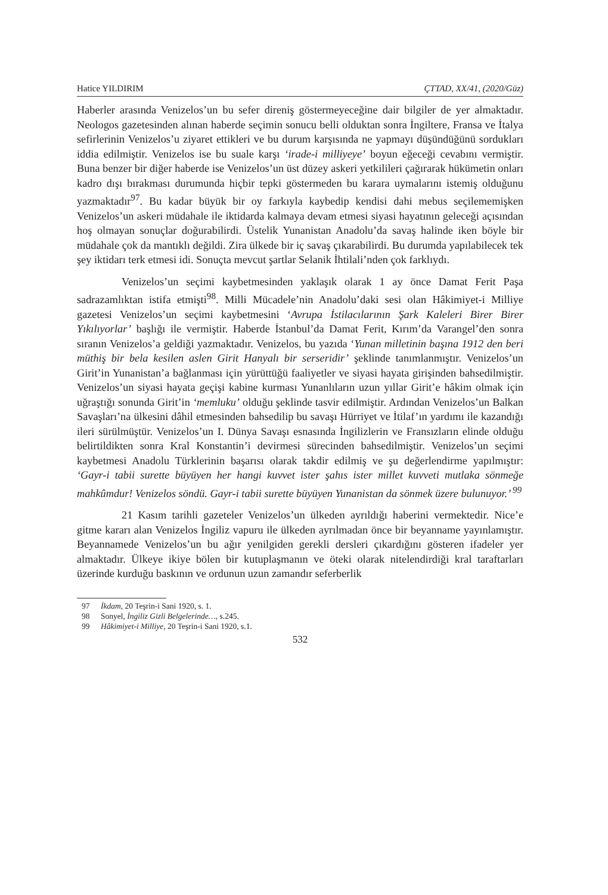Hatice YILDIRIM ÇTTAD, XX/41, (2020/Güz)
Haberler arasında Venizelos’un bu sefer direniş göstermeyeceğine dair bilgiler de yer almaktadır. Neologos gazetesinden alınan haberde seçimin sonucu belli olduktan sonra İngiltere, Fransa ve İtalya sefirlerinin Venizelos’u ziyaret ettikleri ve bu durum karşısında ne yapmayı düşündüğünü sordukları iddia edilmiştir. Venizelos ise bu suale karşı ‘irade-i milliyeye’ boyun eğeceği cevabını vermiştir. Buna benzer bir diğer haberde ise Venizelos’un üst düzey askeri yetkilileri çağırarak hükümetin onları kadro dışı bırakması durumunda hiçbir tepki göstermeden bu karara uymalarını istemiş olduğunu yazmaktadır<sup>97</sup>. Bu kadar büyük bir oy farkıyla kaybedip kendisi dahi mebus seçilememişken Venizelos’un askeri müdahale ile iktidarda kalmaya devam etmesi siyasi hayatının geleceği açısından hoş olmayan sonuçlar doğurabilirdi. Üstelik Yunanistan Anadolu’da savaş halinde iken böyle bir müdahale çok da mantıklı değildi. Zira ülkede bir iç savaş çıkarabilirdi. Bu durumda yapılabilecek tek şey iktidarı terk etmesi idi. Sonuçta mevcut şartlar Selanik İhtilali’nden çok farklıydı.
Venizelos’un seçimi kaybetmesinden yaklaşık olarak 1 ay önce Damat Ferit Paşa sadrazamlıktan istifa etmişti<sup>98</sup>. Milli Mücadele’nin Anadolu’daki sesi olan Hâkimiyet-i Milliye gazetesi Venizelos’un seçimi kaybetmesini ‘Avrupa İstilacılarının Şark Kaleleri Birer Birer Yıkılıyorlar’ başlığı ile vermiştir. Haberde İstanbul’da Damat Ferit, Kırım’da Varangel’den sonra sıranın Venizelos’a geldiği yazmaktadır. Venizelos, bu yazıda ‘Yunan milletinin başına 1912 den beri müthiş bir bela kesilen aslen Girit Hanyalı bir serseridir’ şeklinde tanımlanmıştır. Venizelos’un Girit’in Yunanistan’a bağlanması için yürüttüğü faaliyetler ve siyasi hayata girişinden bahsedilmiştir. Venizelos’un siyasi hayata geçişi kabine kurması Yunanlıların uzun yıllar Girit’e hâkim olmak için uğraştığı sonunda Girit’in ‘memluku’ olduğu şeklinde tasvir edilmiştir. Ardından Venizelos’un Balkan Savaşları’na ülkesini dâhil etmesinden bahsedilip bu savaşı Hürriyet ve İtilaf’ın yardımı ile kazandığı ileri sürülmüştür. Venizelos’un I. Dünya Savaşı esnasında İngilizlerin ve Fransızların elinde olduğu belirtildikten sonra Kral Konstantin’i devirmesi sürecinden bahsedilmiştir. Venizelos’un seçimi kaybetmesi Anadolu Türklerinin başarısı olarak takdir edilmiş ve şu değerlendirme yapılmıştır: ‘Gayr-i tabii surette büyüyen her hangi kuvvet ister şahıs ister millet kuvveti mutlaka sönmeğe mahkûmdur! Venizelos söndü. Gayr-i tabii surette büyüyen Yunanistan da sönmek üzere bulunuyor.’ <sup>99</sup>
21 Kasım tarihli gazeteler Venizelos’un ülkeden ayrıldığı haberini vermektedir. Nice’e gitme kararı alan Venizelos İngiliz vapuru ile ülkeden ayrılmadan önce bir beyanname yayınlamıştır. Beyannamede Venizelos’un bu ağır yenilgiden gerekli dersleri çıkardığını gösteren ifadeler yer almaktadır. Ülkeye ikiye bölen bir kutuplaşmanın ve öteki olarak nitelendirdiği kral taraftarları üzerinde kurduğu baskının ve ordunun uzun zamandır seferberlik
97 İkdam, 20 Teşrin-i Sani 1920, s. 1.
98 Sonyel, İngiliz Gizli Belgelerinde…, s.245.
99 Hâkimiyet-i Milliye, 20 Teşrin-i Sani 1920, s.1.
532